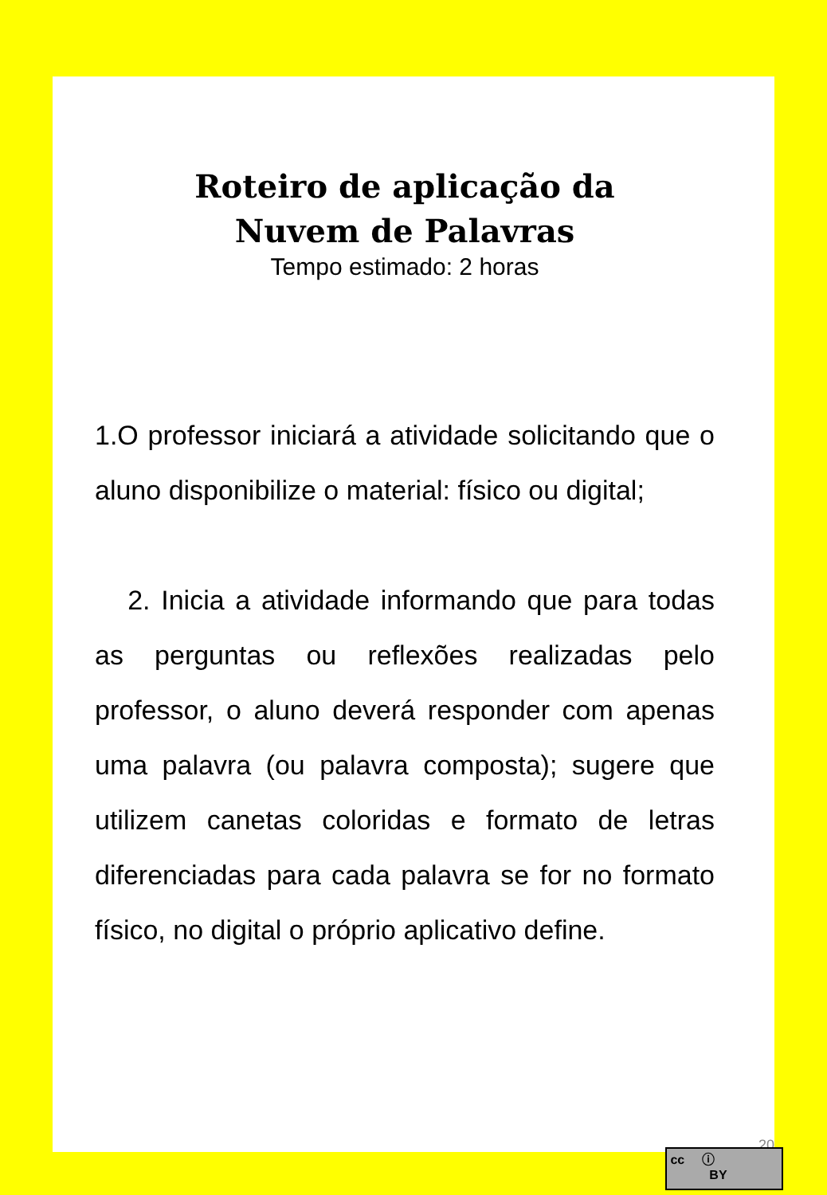Roteiro de aplicação da
Nuvem de Palavras
Tempo estimado: 2 horas
1.O professor iniciará a atividade solicitando que o aluno disponibilize o material: físico ou digital;
2. Inicia a atividade informando que para todas as perguntas ou reflexões realizadas pelo professor, o aluno deverá responder com apenas uma palavra (ou palavra composta); sugere que utilizem canetas coloridas e formato de letras diferenciadas para cada palavra se for no formato físico, no digital o próprio aplicativo define.
20
cc ⓘ
BY